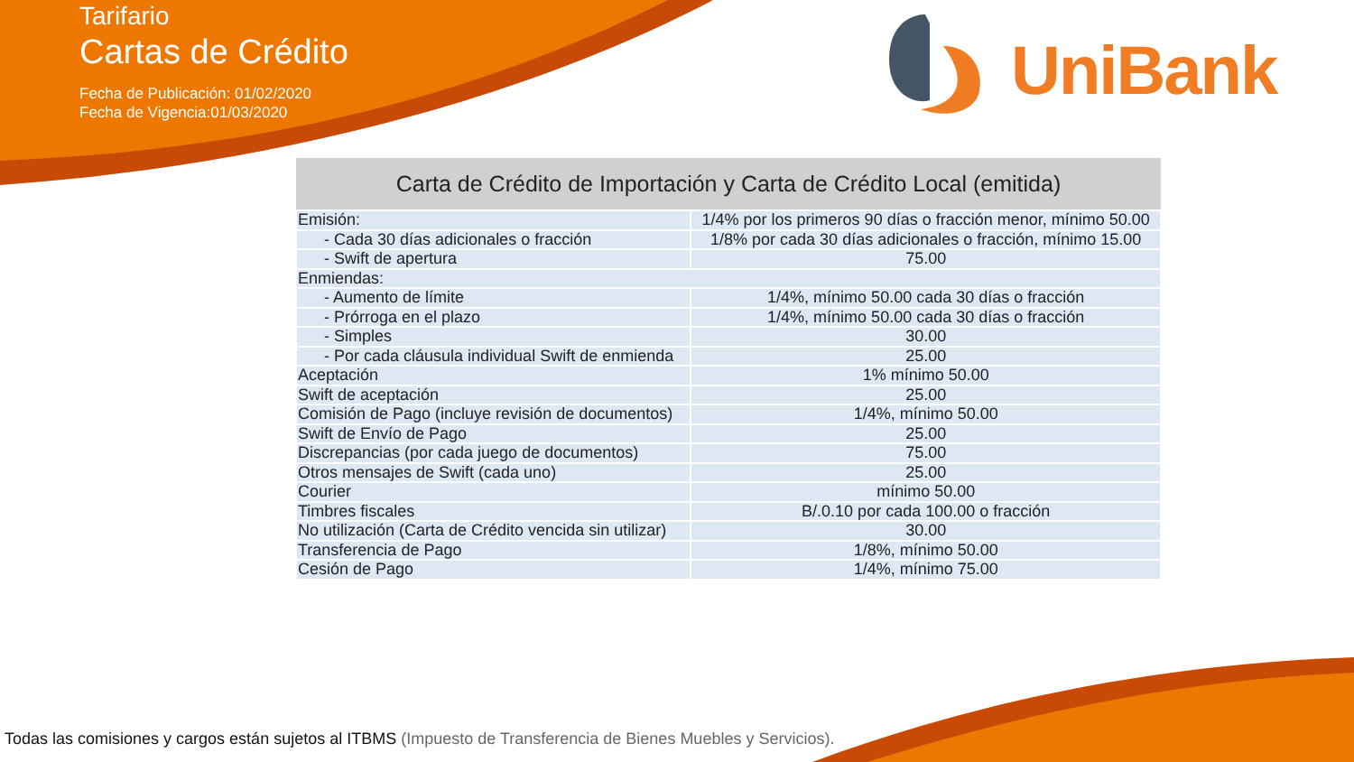Tarifario
Cartas de Crédito
Fecha de Publicación: 01/02/2020
Fecha de Vigencia:01/03/2020
UniBank
| Carta de Crédito de Importación y Carta de Crédito Local (emitida) | |
| --- | --- |
| Emisión: | 1/4% por los primeros 90 días o fracción menor, mínimo 50.00 |
| - Cada 30 días adicionales o fracción | 1/8% por cada 30 días adicionales o fracción, mínimo 15.00 |
| - Swift de apertura | 75.00 |
| Enmiendas: | |
| - Aumento de límite | 1/4%, mínimo 50.00 cada 30 días o fracción |
| - Prórroga en el plazo | 1/4%, mínimo 50.00 cada 30 días o fracción |
| - Simples | 30.00 |
| - Por cada cláusula individual Swift de enmienda | 25.00 |
| Aceptación | 1% mínimo 50.00 |
| Swift de aceptación | 25.00 |
| Comisión de Pago (incluye revisión de documentos) | 1/4%, mínimo 50.00 |
| Swift de Envío de Pago | 25.00 |
| Discrepancias (por cada juego de documentos) | 75.00 |
| Otros mensajes de Swift (cada uno) | 25.00 |
| Courier | mínimo 50.00 |
| Timbres fiscales | B/.0.10 por cada 100.00 o fracción |
| No utilización (Carta de Crédito vencida sin utilizar) | 30.00 |
| Transferencia de Pago | 1/8%, mínimo 50.00 |
| Cesión de Pago | 1/4%, mínimo 75.00 |
Todas las comisiones y cargos están sujetos al ITBMS (Impuesto de Transferencia de Bienes Muebles y Servicios).